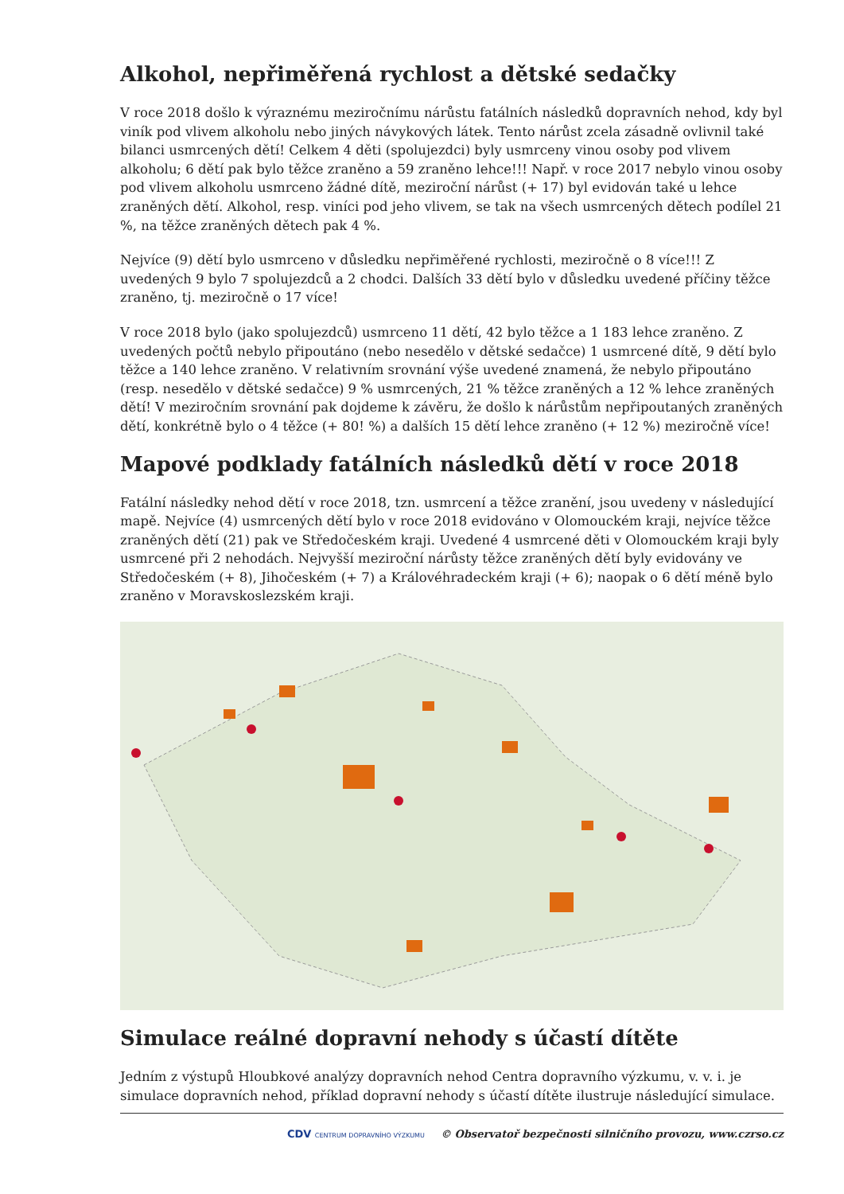Alkohol, nepřiměřená rychlost a dětské sedačky
V roce 2018 došlo k výraznému meziročnímu nárůstu fatálních následků dopravních nehod, kdy byl viník pod vlivem alkoholu nebo jiných návykových látek. Tento nárůst zcela zásadně ovlivnil také bilanci usmrcených dětí! Celkem 4 děti (spolujezdci) byly usmrceny vinou osoby pod vlivem alkoholu; 6 dětí pak bylo těžce zraněno a 59 zraněno lehce!!! Např. v roce 2017 nebylo vinou osoby pod vlivem alkoholu usmrceno žádné dítě, meziroční nárůst (+ 17) byl evidován také u lehce zraněných dětí. Alkohol, resp. viníci pod jeho vlivem, se tak na všech usmrcených dětech podílel 21 %, na těžce zraněných dětech pak 4 %.
Nejvíce (9) dětí bylo usmrceno v důsledku nepřiměřené rychlosti, meziročně o 8 více!!! Z uvedených 9 bylo 7 spolujezdců a 2 chodci. Dalších 33 dětí bylo v důsledku uvedené příčiny těžce zraněno, tj. meziročně o 17 více!
V roce 2018 bylo (jako spolujezdců) usmrceno 11 dětí, 42 bylo těžce a 1 183 lehce zraněno. Z uvedených počtů nebylo připoutáno (nebo nesedělo v dětské sedačce) 1 usmrcené dítě, 9 dětí bylo těžce a 140 lehce zraněno. V relativním srovnání výše uvedené znamená, že nebylo připoutáno (resp. nesedělo v dětské sedačce) 9 % usmrcených, 21 % těžce zraněných a 12 % lehce zraněných dětí! V meziročním srovnání pak dojdeme k závěru, že došlo k nárůstům nepřipoutaných zraněných dětí, konkrétně bylo o 4 těžce (+ 80! %) a dalších 15 dětí lehce zraněno (+ 12 %) meziročně více!
Mapové podklady fatálních následků dětí v roce 2018
Fatální následky nehod dětí v roce 2018, tzn. usmrcení a těžce zranění, jsou uvedeny v následující mapě. Nejvíce (4) usmrcených dětí bylo v roce 2018 evidováno v Olomouckém kraji, nejvíce těžce zraněných dětí (21) pak ve Středočeském kraji. Uvedené 4 usmrcené děti v Olomouckém kraji byly usmrcené při 2 nehodách. Nejvyšší meziroční nárůsty těžce zraněných dětí byly evidovány ve Středočeském (+ 8), Jihočeském (+ 7) a Královéhradeckém kraji (+ 6); naopak o 6 dětí méně bylo zraněno v Moravskoslezském kraji.
Simulace reálné dopravní nehody s účastí dítěte
Jedním z výstupů Hloubkové analýzy dopravních nehod Centra dopravního výzkumu, v. v. i. je simulace dopravních nehod, příklad dopravní nehody s účastí dítěte ilustruje následující simulace.
CDV CENTRUM DOPRAVNÍHO VÝZKUMU © Observatoř bezpečnosti silničního provozu, www.czrso.cz